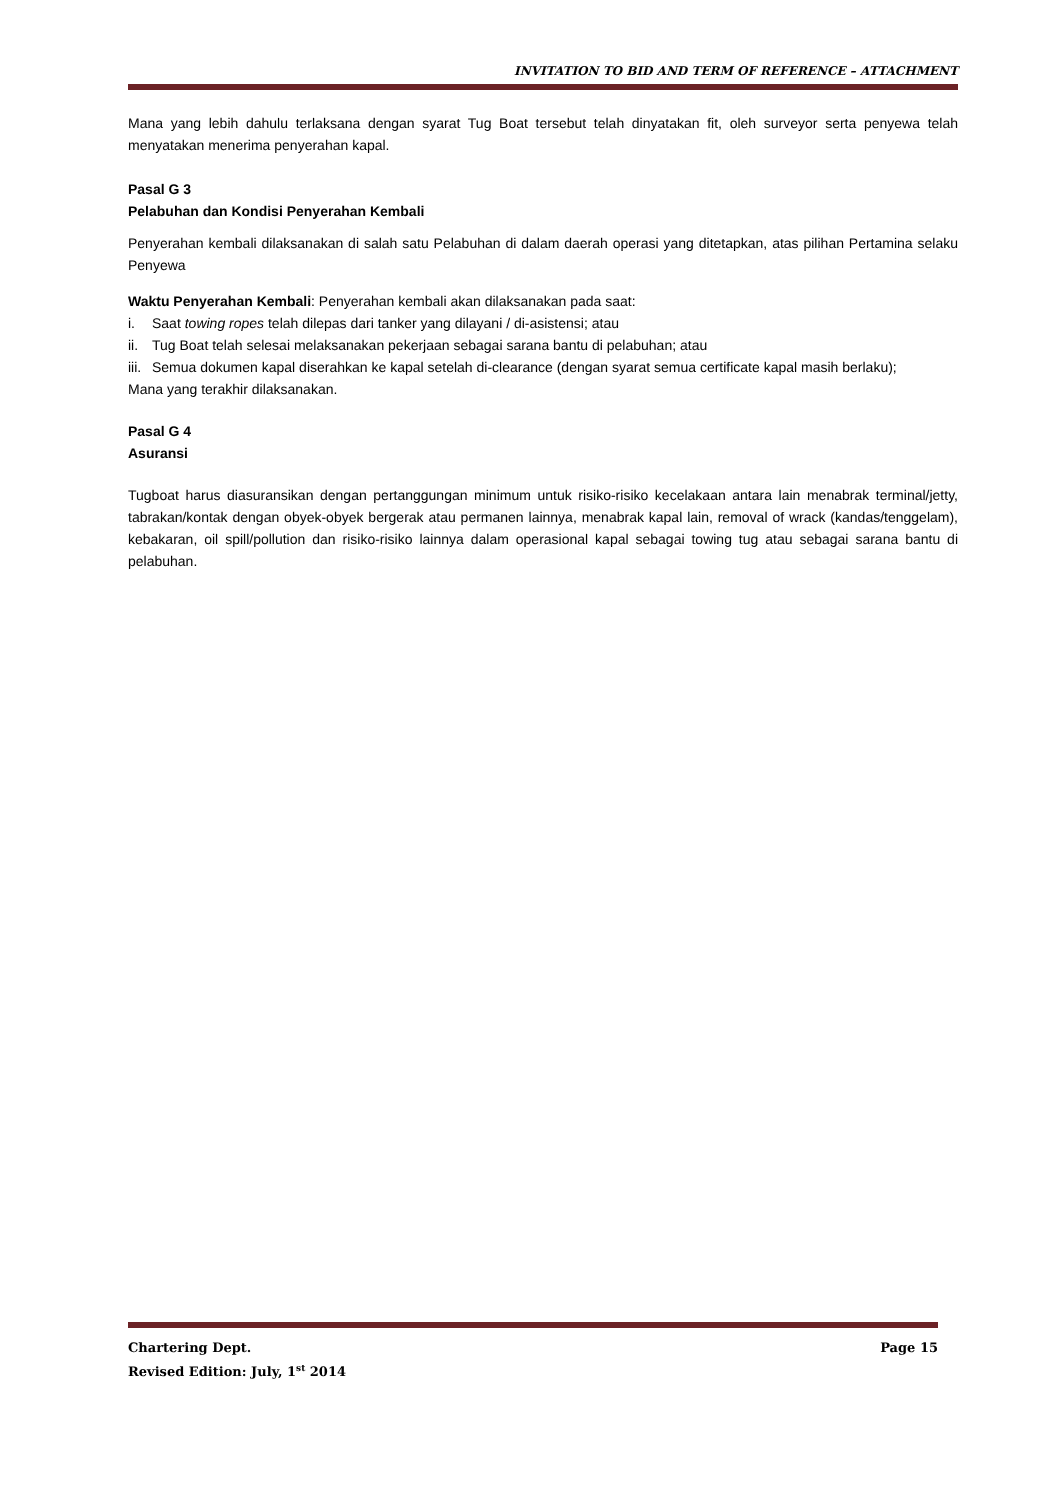INVITATION TO BID AND TERM OF REFERENCE – ATTACHMENT
Mana yang lebih dahulu terlaksana dengan syarat Tug Boat tersebut telah dinyatakan fit, oleh surveyor serta penyewa telah menyatakan menerima penyerahan kapal.
Pasal G 3
Pelabuhan dan Kondisi Penyerahan Kembali
Penyerahan kembali dilaksanakan di salah satu Pelabuhan di dalam daerah operasi yang ditetapkan, atas pilihan Pertamina selaku Penyewa
Waktu Penyerahan Kembali: Penyerahan kembali akan dilaksanakan pada saat:
i. Saat towing ropes telah dilepas dari tanker yang dilayani / di-asistensi; atau
ii. Tug Boat telah selesai melaksanakan pekerjaan sebagai sarana bantu di pelabuhan; atau
iii. Semua dokumen kapal diserahkan ke kapal setelah di-clearance (dengan syarat semua certificate kapal masih berlaku);
Mana yang terakhir dilaksanakan.
Pasal G 4
Asuransi
Tugboat harus diasuransikan dengan pertanggungan minimum untuk risiko-risiko kecelakaan antara lain menabrak terminal/jetty, tabrakan/kontak dengan obyek-obyek bergerak atau permanen lainnya, menabrak kapal lain, removal of wrack (kandas/tenggelam), kebakaran, oil spill/pollution dan risiko-risiko lainnya dalam operasional kapal sebagai towing tug atau sebagai sarana bantu di pelabuhan.
Chartering Dept. Page 15
Revised Edition: July, 1<sup>st</sup> 2014